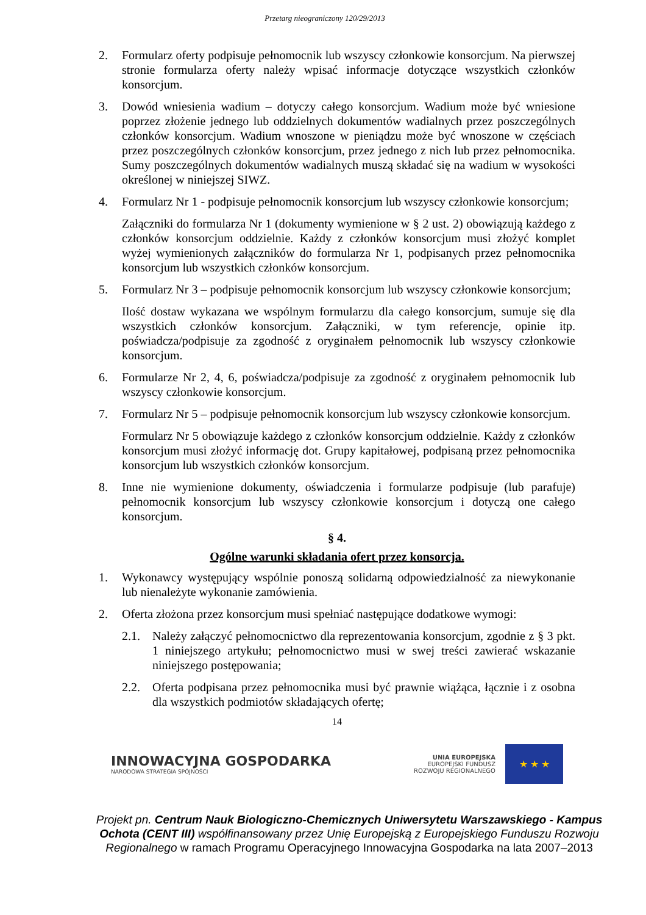Przetarg nieograniczony 120/29/2013
2. Formularz oferty podpisuje pełnomocnik lub wszyscy członkowie konsorcjum. Na pierwszej stronie formularza oferty należy wpisać informacje dotyczące wszystkich członków konsorcjum.
3. Dowód wniesienia wadium – dotyczy całego konsorcjum. Wadium może być wniesione poprzez złożenie jednego lub oddzielnych dokumentów wadialnych przez poszczególnych członków konsorcjum. Wadium wnoszone w pieniądzu może być wnoszone w częściach przez poszczególnych członków konsorcjum, przez jednego z nich lub przez pełnomocnika. Sumy poszczególnych dokumentów wadialnych muszą składać się na wadium w wysokości określonej w niniejszej SIWZ.
4. Formularz Nr 1 - podpisuje pełnomocnik konsorcjum lub wszyscy członkowie konsorcjum;
Załączniki do formularza Nr 1 (dokumenty wymienione w § 2 ust. 2) obowiązują każdego z członków konsorcjum oddzielnie. Każdy z członków konsorcjum musi złożyć komplet wyżej wymienionych załączników do formularza Nr 1, podpisanych przez pełnomocnika konsorcjum lub wszystkich członków konsorcjum.
5. Formularz Nr 3 – podpisuje pełnomocnik konsorcjum lub wszyscy członkowie konsorcjum;
Ilość dostaw wykazana we wspólnym formularzu dla całego konsorcjum, sumuje się dla wszystkich członków konsorcjum. Załączniki, w tym referencje, opinie itp. poświadcza/podpisuje za zgodność z oryginałem pełnomocnik lub wszyscy członkowie konsorcjum.
6. Formularze Nr 2, 4, 6, poświadcza/podpisuje za zgodność z oryginałem pełnomocnik lub wszyscy członkowie konsorcjum.
7. Formularz Nr 5 – podpisuje pełnomocnik konsorcjum lub wszyscy członkowie konsorcjum.
Formularz Nr 5 obowiązuje każdego z członków konsorcjum oddzielnie. Każdy z członków konsorcjum musi złożyć informację dot. Grupy kapitałowej, podpisaną przez pełnomocnika konsorcjum lub wszystkich członków konsorcjum.
8. Inne nie wymienione dokumenty, oświadczenia i formularze podpisuje (lub parafuje) pełnomocnik konsorcjum lub wszyscy członkowie konsorcjum i dotyczą one całego konsorcjum.
§ 4.
Ogólne warunki składania ofert przez konsorcja.
1. Wykonawcy występujący wspólnie ponoszą solidarną odpowiedzialność za niewykonanie lub nienależyte wykonanie zamówienia.
2. Oferta złożona przez konsorcjum musi spełniać następujące dodatkowe wymogi:
2.1. Należy załączyć pełnomocnictwo dla reprezentowania konsorcjum, zgodnie z § 3 pkt. 1 niniejszego artykułu; pełnomocnictwo musi w swej treści zawierać wskazanie niniejszego postępowania;
2.2. Oferta podpisana przez pełnomocnika musi być prawnie wiążąca, łącznie i z osobna dla wszystkich podmiotów składających ofertę;
14
INNOWACYJNA GOSPODARKA
NARODOWA STRATEGIA SPÓJNOŚCI
UNIA EUROPEJSKA
EUROPEJSKI FUNDUSZ
ROZWOJU REGIONALNEGO
★ ★ ★
Projekt pn. Centrum Nauk Biologiczno-Chemicznych Uniwersytetu Warszawskiego - Kampus Ochota (CENT III) współfinansowany przez Unię Europejską z Europejskiego Funduszu Rozwoju Regionalnego w ramach Programu Operacyjnego Innowacyjna Gospodarka na lata 2007–2013